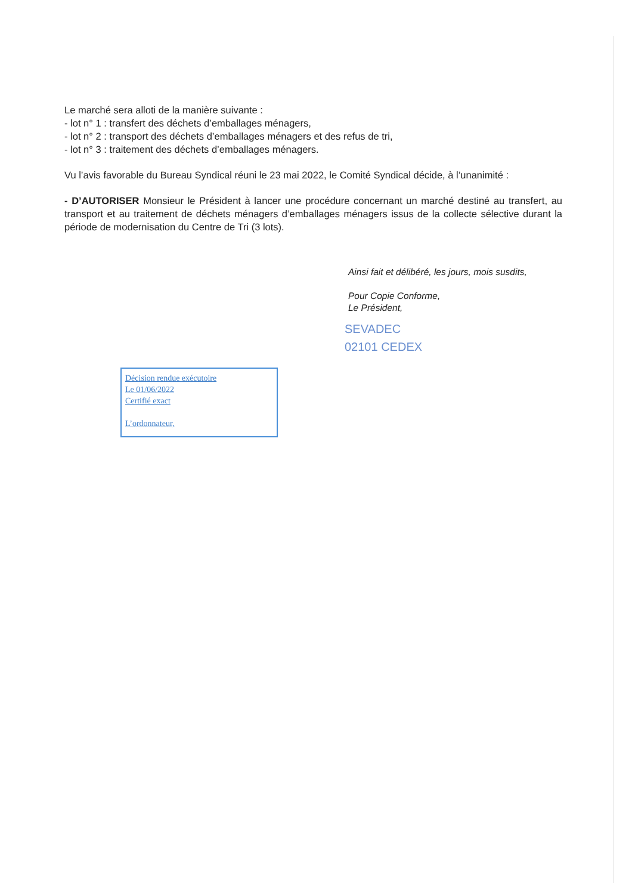Le marché sera alloti de la manière suivante :
- lot n° 1 : transfert des déchets d’emballages ménagers,
- lot n° 2 : transport des déchets d’emballages ménagers et des refus de tri,
- lot n° 3 : traitement des déchets d’emballages ménagers.
Vu l’avis favorable du Bureau Syndical réuni le 23 mai 2022, le Comité Syndical décide, à l’unanimité :
- D’AUTORISER Monsieur le Président à lancer une procédure concernant un marché destiné au transfert, au transport et au traitement de déchets ménagers d’emballages ménagers issus de la collecte sélective durant la période de modernisation du Centre de Tri (3 lots).
Ainsi fait et délibéré, les jours, mois susdits,
Pour Copie Conforme,
Le Président,
SEVADEC
02101 CEDEX
Décision rendue exécutoire
Le 01/06/2022
Certifié exact
L’ordonnateur,